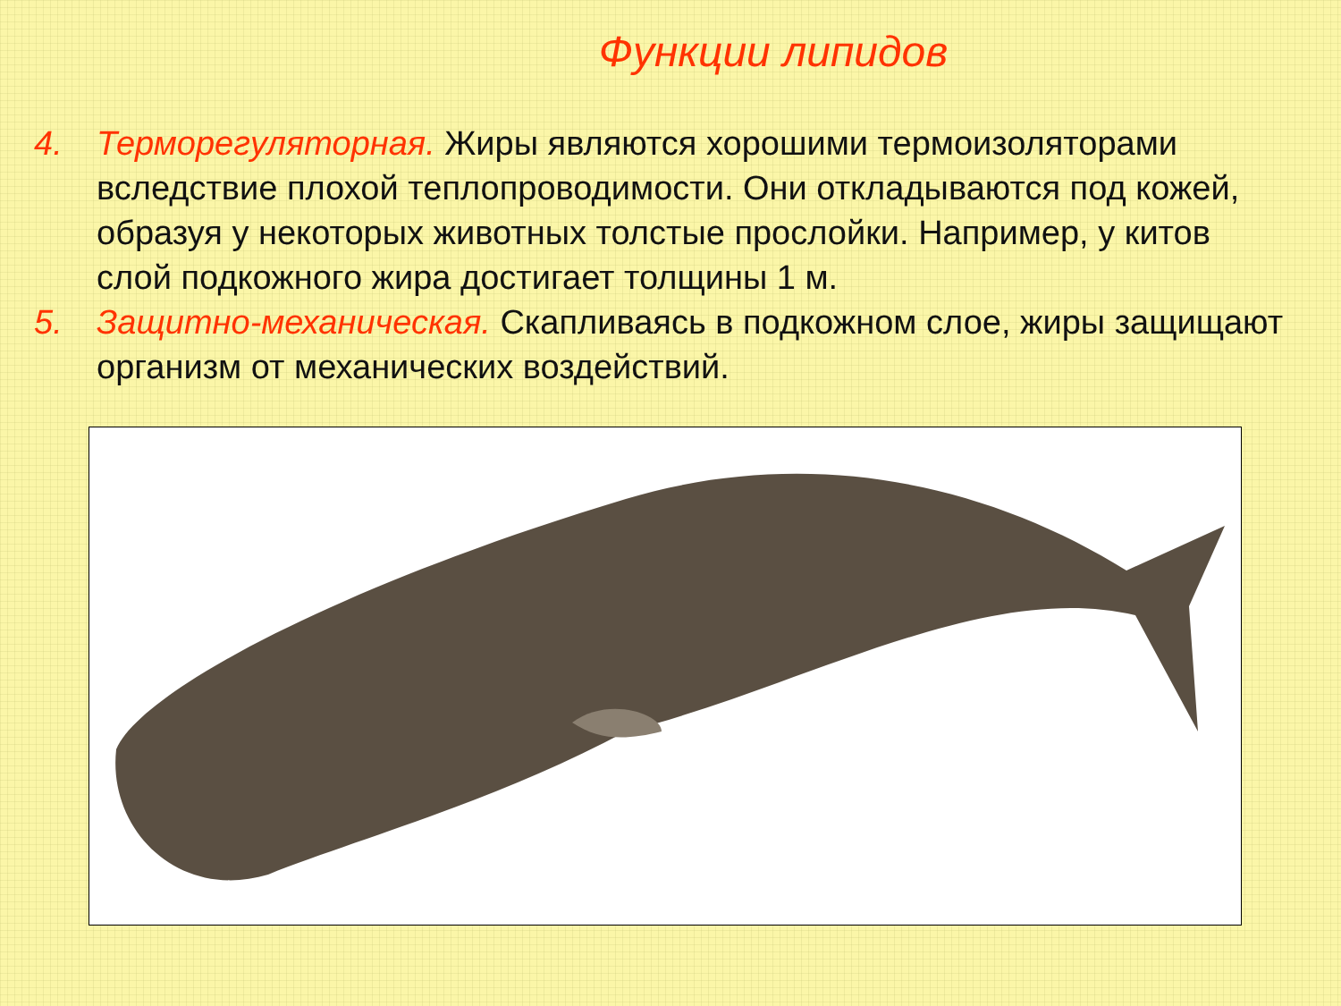Функции липидов
4. Терморегуляторная. Жиры являются хорошими термоизоляторами вследствие плохой теплопроводимости. Они откладываются под кожей, образуя у некоторых животных толстые прослойки. Например, у китов слой подкожного жира достигает толщины 1 м.
5. Защитно-механическая. Скапливаясь в подкожном слое, жиры защищают организм от механических воздействий.